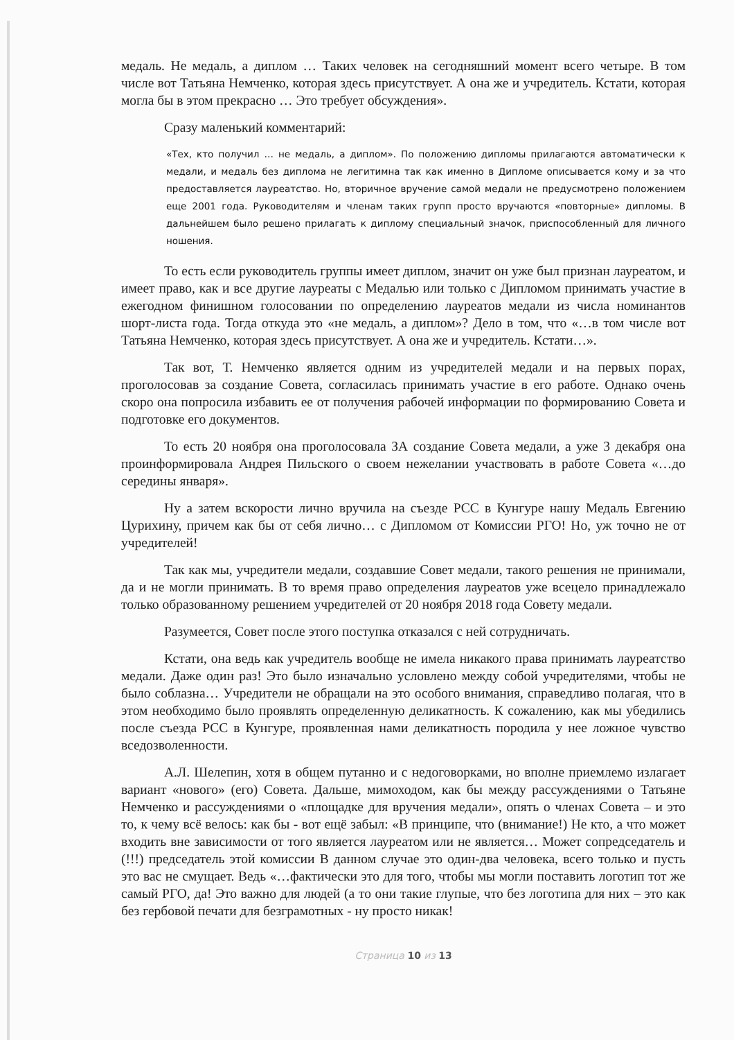медаль. Не медаль, а диплом … Таких человек на сегодняшний момент всего четыре. В том числе вот Татьяна Немченко, которая здесь присутствует. А она же и учредитель. Кстати, которая могла бы в этом прекрасно … Это требует обсуждения».
Сразу маленький комментарий:
«Тех, кто получил … не медаль, а диплом». По положению дипломы прилагаются автоматически к медали, и медаль без диплома не легитимна так как именно в Дипломе описывается кому и за что предоставляется лауреатство. Но, вторичное вручение самой медали не предусмотрено положением еще 2001 года. Руководителям и членам таких групп просто вручаются «повторные» дипломы. В дальнейшем было решено прилагать к диплому специальный значок, приспособленный для личного ношения.
То есть если руководитель группы имеет диплом, значит он уже был признан лауреатом, и имеет право, как и все другие лауреаты с Медалью или только с Дипломом принимать участие в ежегодном финишном голосовании по определению лауреатов медали из числа номинантов шорт-листа года. Тогда откуда это «не медаль, а диплом»? Дело в том, что «…в том числе вот Татьяна Немченко, которая здесь присутствует. А она же и учредитель. Кстати…».
Так вот, Т. Немченко является одним из учредителей медали и на первых порах, проголосовав за создание Совета, согласилась принимать участие в его работе. Однако очень скоро она попросила избавить ее от получения рабочей информации по формированию Совета и подготовке его документов.
То есть 20 ноября она проголосовала ЗА создание Совета медали, а уже 3 декабря она проинформировала Андрея Пильского о своем нежелании участвовать в работе Совета «…до середины января».
Ну а затем вскорости лично вручила на съезде РСС в Кунгуре нашу Медаль Евгению Цурихину, причем как бы от себя лично… с Дипломом от Комиссии РГО! Но, уж точно не от учредителей!
Так как мы, учредители медали, создавшие Совет медали, такого решения не принимали, да и не могли принимать. В то время право определения лауреатов уже всецело принадлежало только образованному решением учредителей от 20 ноября 2018 года Совету медали.
Разумеется, Совет после этого поступка отказался с ней сотрудничать.
Кстати, она ведь как учредитель вообще не имела никакого права принимать лауреатство медали. Даже один раз! Это было изначально условлено между собой учредителями, чтобы не было соблазна… Учредители не обращали на это особого внимания, справедливо полагая, что в этом необходимо было проявлять определенную деликатность. К сожалению, как мы убедились после съезда РСС в Кунгуре, проявленная нами деликатность породила у нее ложное чувство вседозволенности.
А.Л. Шелепин, хотя в общем путанно и с недоговорками, но вполне приемлемо излагает вариант «нового» (его) Совета. Дальше, мимоходом, как бы между рассуждениями о Татьяне Немченко и рассуждениями о «площадке для вручения медали», опять о членах Совета – и это то, к чему всё велось: как бы - вот ещё забыл: «В принципе, что (внимание!) Не кто, а что может входить вне зависимости от того является лауреатом или не является… Может сопредседатель и (!!!) председатель этой комиссии В данном случае это один-два человека, всего только и пусть это вас не смущает. Ведь «…фактически это для того, чтобы мы могли поставить логотип тот же самый РГО, да! Это важно для людей (а то они такие глупые, что без логотипа для них – это как без гербовой печати для безграмотных - ну просто никак!
Страница 10 из 13